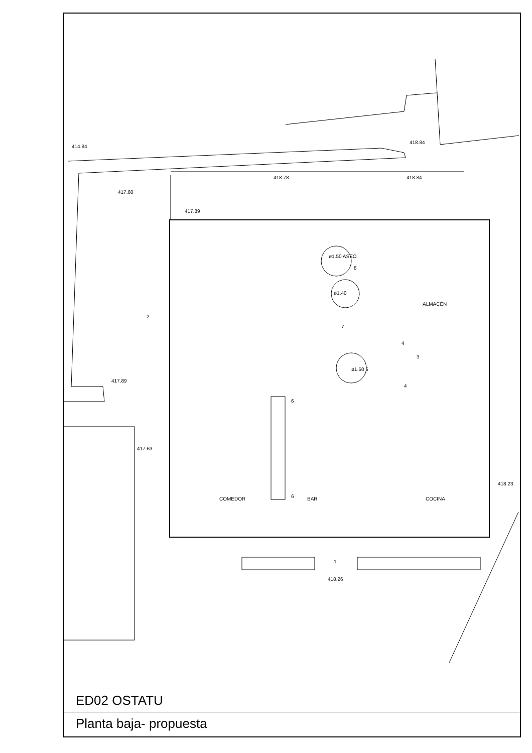414.84
418.84
418.78 418.84
417.60
417.89
ø1.50 ASEO
8
ø1.40
ALMACÉN
2
7
4
3
ø1.50 5
417.89
4
6
417.63
418.23
6
COMEDOR BAR COCINA
1
418.26
ED02 OSTATU
Planta baja- propuesta